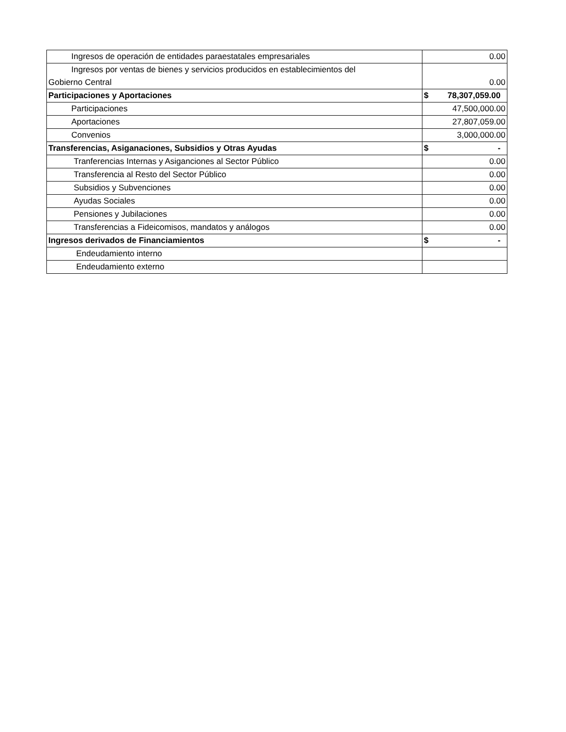| Ingresos de operación de entidades paraestatales empresariales | 0.00 |
| Ingresos por ventas de bienes y servicios producidos en establecimientos del Gobierno Central | 0.00 |
| Participaciones y Aportaciones | $ 78,307,059.00 |
| Participaciones | 47,500,000.00 |
| Aportaciones | 27,807,059.00 |
| Convenios | 3,000,000.00 |
| Transferencias, Asiganaciones, Subsidios y Otras Ayudas | $ - |
| Tranferencias Internas y Asiganciones al Sector Público | 0.00 |
| Transferencia al Resto del Sector Público | 0.00 |
| Subsidios y Subvenciones | 0.00 |
| Ayudas Sociales | 0.00 |
| Pensiones y Jubilaciones | 0.00 |
| Transferencias a Fideicomisos, mandatos y análogos | 0.00 |
| Ingresos derivados de Financiamientos | $ - |
| Endeudamiento interno | |
| Endeudamiento externo | |